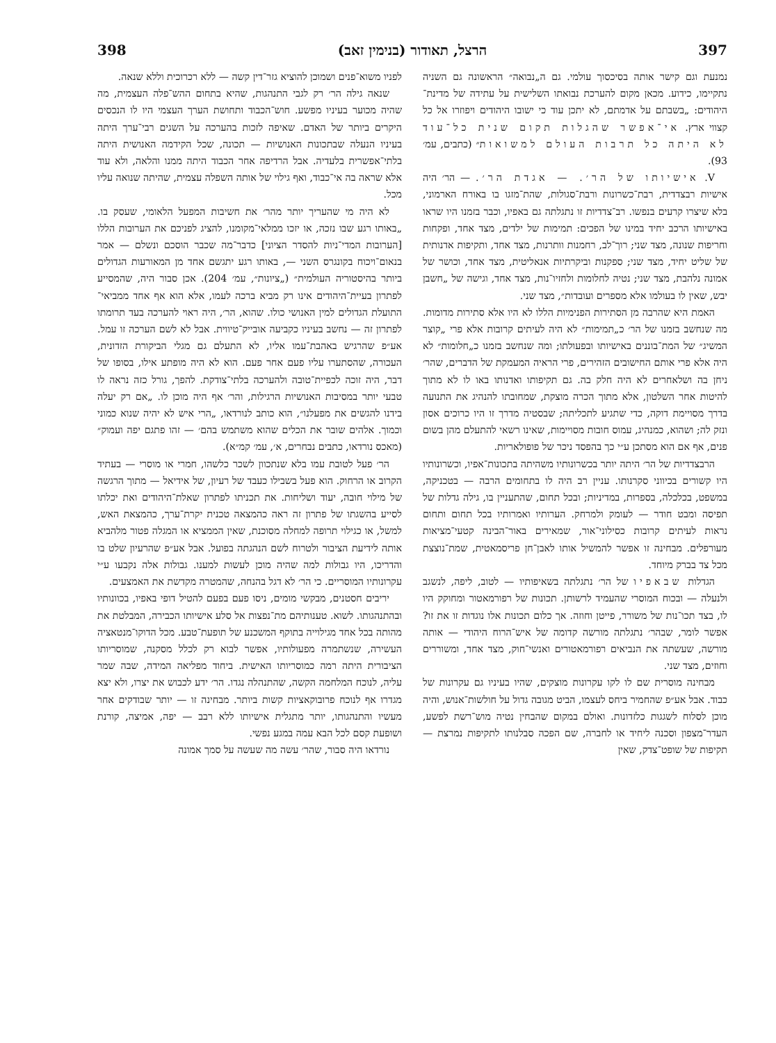397 הרצל, תאודור (בנימין זאב) 398
נמנעת וגם קישר אותה בסיכסוך עולמי. גם ה„נבואה״ הראשונה גם השניה נתקיימו, כידוע. מכאן מקום להערכת נבואתו השלישית על עתידה של מדינת־היהודים: „בשבתם על אדמתם, לא יתכן עוד כי ישובו היהודים ויפוזרו אל כל קצווי ארץ. אי־אפשר שהגלות תקום שנית כל־עוד לא היתה כל תרבות העולם למשואות״ (כתבים, עמ׳ 93).
V. אישיותו של הר׳. — אגדת הר׳. — הר׳ היה אישיות רבצדדית, רבת־כשרונות ורבת־סגולות, שהת־מזגו בו באורח הארמוני, בלא שיצרו קרעים בנפשו. רב־צדדיות זו נתגלתה גם באפיו, וכבר בזמנו היו שראו באישיותו הרכב יחיד במינו של הפכים: תמימות של ילדים, מצד אחד, ופקחות וחריפות שנונה, מצד שני; רוך־לב, רחמנות וותרנות, מצד אחד, ותקיפות אדנותית של שליט יחיד, מצד שני; ספקנות וביקרתיות אנאליטית, מצד אחד, וכושר של אמונה נלהבת, מצד שני; נטיה לחלומות ולחזיו־נות, מצד אחד, וגישה של „חשבן יבש, שאין לו בעולמו אלא מספרים ועובדות״, מצד שני.
האמת היא שהרבה מן הסתירות הפנימיות הללו לא היו אלא סתירות מדומות. מה שנחשב בזמנו של הר׳ כ„תמימות״ לא היה לעיתים קרובות אלא פרי „קוצר המשיג״ של המת־בוננים באישיותו ובפעולתו; ומה שנחשב בזמנו כ„חלומות״ לא היה אלא פרי אותם החישובים הזהירים, פרי הראיה המעמקת של הדברים, שהר׳ ניחן בה ושלאחרים לא היה חלק בה. גם תקיפותו ואדנותו באו לו לא מתוך להיטות אחר השלטון, אלא מתוך הכרה מוצקת, שמחובתו להנהיג את התנועה בדרך מסויימת דוקה, כדי שתגיע לתכליתה; שבסטיה מדרך זו היו כרוכים אסון ונזק לה; ושהוא, כמנהיג, עמוס חובות מסויימות, שאינו רשאי להתעלם מהן בשום פנים, אף אם הוא מסתכן ע״י כך בהפסד ניכר של פופולאריות.
הרבצדדיות של הר׳ היתה יותר בכשרונותיו משהיתה בתכונות־אפיו, וכשרונותיו היו קשורים בכיווני סקרנותו. עניין רב היה לו בתחומים הרבה — בטכניקה, במשפט, בכלכלה, בספרות, במדיניות; ובכל תחום, שהתעניין בו, גילה גדלות של תפיסה ומבט חודר — לעומק ולמרחק. הערותיו ואמרותיו בכל תחום ותחום נראות לעיתים קרובות כסילוני־אור, שמאירים באור־הבינה קטעי־מציאות מעורפלים. מבחינה זו אפשר להמשיל אותו לאבן־חן פריסמאטית, שמת־נוצצת מכל צד בברק מיוחד.
הגדלות שבאפיו של הר׳ נתגלתה בשאיפותיו — לטוב, ליפה, לנשגב ולנעלה — ובכוח המוסרי שהעמיד לרשותן. תכונות של רפורמאטור ומחוקק היו לו, בצד תכו־נות של משורר, פייטן וחוזה. אך כלום תכונות אלו נוגדות זו את זו? אפשר לומר, שבהר׳ נתגלתה מורשה קדומה של איש־הרוח היהודי — אותה מורשה, שעשתה את הנביאים רפורמאטורים ואנשי־חוק, מצד אחד, ומשוררים וחוזים, מצד שני.
מבחינה מוסרית שם לו לקו עקרונות מוצקים, שהיו בעיניו גם עקרונות של כבוד. אבל אע״פ שהחמיר ביחס לעצמו, הביט מגובה גדול על חולשות־אנוש, והיה מוכן לסלוח לשגגות כלזדונות. ואולם במקום שהבחין נטיה מוש־רשת לפשע, העדר־מצפון וסכנה ליחיד או לחברה, שם הפכה סבלנותו לתקיפות נמרצת — תקיפות של שופט־צדק, שאין
לפניו משוא־פנים ושמוכן להוציא גזר־דין קשה — ללא רכרוכית וללא שנאה.
שנאה גילה הר׳ רק לגבי התנהגות, שהיא בתחום ההש־פלה העצמית, מה שהיה מכוער בעיניו מפשע. חוש־הכבוד ותחושת הערך העצמי היו לו הנכסים היקרים ביותר של האדם. שאיפה לזכות בהערכה על השגים רבי־ערך היתה בעיניו הנעלה שבתכונות האנושיות — תכונה, שכל הקידמה האנושית היתה בלתי־אפשרית בלעדיה. אבל הרדיפה אחר הכבוד היתה ממנו והלאה, ולא עוד אלא שראה בה אי־כבוד, ואף גילוי של אותה השפלה עצמית, שהיתה שנואה עליו מכל.
לא היה מי שהעריך יותר מהר׳ את חשיבות המפעל הלאומי, שעסק בו. „באותו רגע שבו נזכה, או יזכו ממלאי־מקומנו, להציג לפניכם את הערובות הללו [הערובות המדי־ניות להסדר הציוני] כדבר־מה שכבר הוסכם ונשלם — אמר בנאום־ויכוח בקונגרס השני —, באותו רגע יתגשם אחד מן המאורעות הגדולים ביותר בהיסטוריה העולמית״ („ציונות״, עמ׳ 204). אכן סבור היה, שהמסייע לפתרון בעיית־היהודים אינו רק מביא ברכה לעמו, אלא הוא אף אחד ממביאי־התועלת הגדולים למין האנושי כולו. שהוא, הר׳, היה ראוי להערכה בעד תרומתו לפתרון זה — נחשב בעיניו כקביעה אובייק־טיווית. אבל לא לשם הערכה זו עמל. אע״פ שהרגיש באהבת־עמו אליו, לא התעלם גם מגלי הביקורת הזדונית, העכורה, שהסתערו עליו פעם אחר פעם. הוא לא היה מופתע אילו, בסופו של דבר, היה זוכה לכפיית־טובה ולהערכה בלתי־צודקת. להפך, גורל כזה נראה לו טבעי יותר במסיבות האנושיות הרגילות, והר׳ אף היה מוכן לו. „אם רק יעלה בידנו להגשים את מפעלנו״, הוא כותב לנורדאו, „הרי איש לא יהיה שנוא כמוני וכמוך. אלהים שובר את הכלים שהוא משתמש בהם׳ — זהו פתגם יפה ועמוק״ (מאכס נורדאו, כתבים נבחרים, א׳, עמ׳ קמ״א).
הר׳ פעל לטובת עמו בלא שנתכוון לשכר כלשהו, חמרי או מוסרי — בעתיד הקרוב או הרחוק. הוא פעל בשבילו כעבד של רעיון, של אידיאל — מתוך הרגשה של מילוי חובה, יעוד ושליחות. את תכניתו לפתרון שאלת־היהודים ואת יכלתו לסייע בהשגתו של פתרון זה ראה כהמצאה טכנית יקרת־ערך, כהמצאת האש, למשל, או כגילוי תרופה למחלה מסוכנת, שאין הממציא או המגלה פטור מלהביא אותה לידיעת הציבור ולטרוח לשם הנהגתה בפועל. אבל אע״פ שהרעיון שלט בו והדריכו, היו גבולות למה שהיה מוכן לעשות למענו. גבולות אלה נקבעו ע״י עקרונותיו המוסריים. כי הר׳ לא דגל בהנחה, שהמטרה מקדשת את האמצעים.
יריבים חסטנים, מבקשי מומים, ניסו פעם בפעם להטיל דופי באפיו, בכוונותיו ובהתנהגותו. לשוא. טענותיהם מת־נפצות אל סלע אישיותו הכבירה, המבלטת את מהותה בכל אחד מגילוייה בתוקף המשכנע של תופעת־טבע. מכל הדוקו־מנטאציה העשירה, שנשתמרה מפעולותיו, אפשר לבוא רק לכלל מסקנה, שמוסריותו הציבורית היתה רמה כמוסריותו האישית. ביחוד מפליאה המידה, שבה שמר עליה, לנוכח המלחמה הקשה, שהתנהלה נגדו. הר׳ ידע לכבוש את יצרו, ולא יצא מגדרו אף לנוכח פרובוקאציות קשות ביותר. מבחינה זו — יותר שבודקים אחר מעשיו והתנהגותו, יותר מתגלית אישיותו ללא רבב — יפה, אמיצה, קורנת ושופעת קסם לכל הבא עמה במגע נפשי.
נורדאו היה סבור, שהר׳ עשה מה שעשה על סמך אמונה